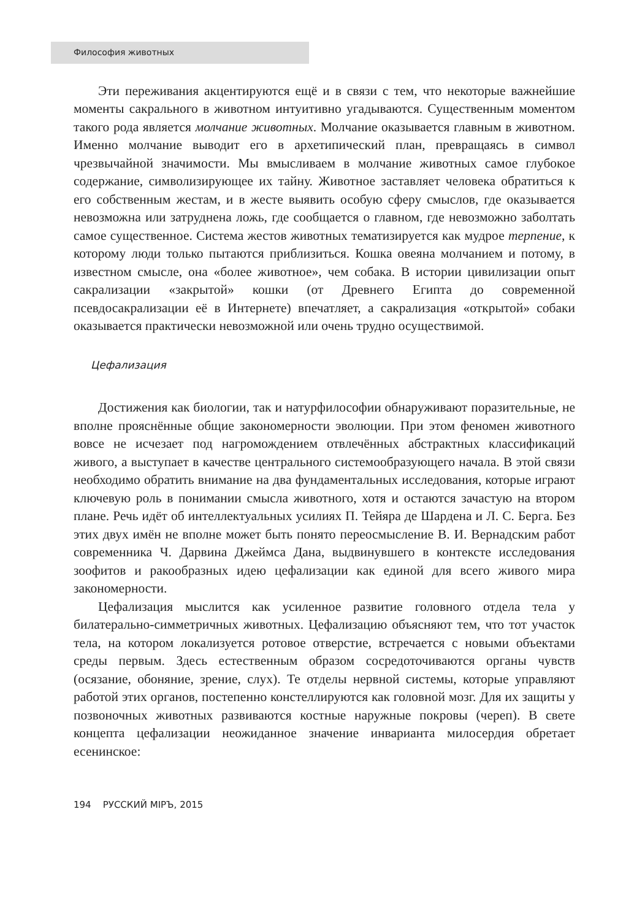Философия животных
Эти переживания акцентируются ещё и в связи с тем, что некоторые важнейшие моменты сакрального в животном интуитивно угадываются. Существенным моментом такого рода является молчание животных. Молчание оказывается главным в животном. Именно молчание выводит его в архетипический план, превращаясь в символ чрезвычайной значимости. Мы вмысливаем в молчание животных самое глубокое содержание, символизирующее их тайну. Животное заставляет человека обратиться к его собственным жестам, и в жесте выявить особую сферу смыслов, где оказывается невозможна или затруднена ложь, где сообщается о главном, где невозможно заболтать самое существенное. Система жестов животных тематизируется как мудрое терпение, к которому люди только пытаются приблизиться. Кошка овеяна молчанием и потому, в известном смысле, она «более животное», чем собака. В истории цивилизации опыт сакрализации «закрытой» кошки (от Древнего Египта до современной псевдосакрализации её в Интернете) впечатляет, а сакрализация «открытой» собаки оказывается практически невозможной или очень трудно осуществимой.
Цефализация
Достижения как биологии, так и натурфилософии обнаруживают поразительные, не вполне прояснённые общие закономерности эволюции. При этом феномен животного вовсе не исчезает под нагромождением отвлечённых абстрактных классификаций живого, а выступает в качестве центрального системообразующего начала. В этой связи необходимо обратить внимание на два фундаментальных исследования, которые играют ключевую роль в понимании смысла животного, хотя и остаются зачастую на втором плане. Речь идёт об интеллектуальных усилиях П. Тейяра де Шардена и Л. С. Берга. Без этих двух имён не вполне может быть понято переосмысление В. И. Вернадским работ современника Ч. Дарвина Джеймса Дана, выдвинувшего в контексте исследования зоофитов и ракообразных идею цефализации как единой для всего живого мира закономерности.
Цефализация мыслится как усиленное развитие головного отдела тела у билатерально-симметричных животных. Цефализацию объясняют тем, что тот участок тела, на котором локализуется ротовое отверстие, встречается с новыми объектами среды первым. Здесь естественным образом сосредоточиваются органы чувств (осязание, обоняние, зрение, слух). Те отделы нервной системы, которые управляют работой этих органов, постепенно констеллируются как головной мозг. Для их защиты у позвоночных животных развиваются костные наружные покровы (череп). В свете концепта цефализации неожиданное значение инварианта милосердия обретает есенинское:
194 РУССКИЙ МIРЪ, 2015